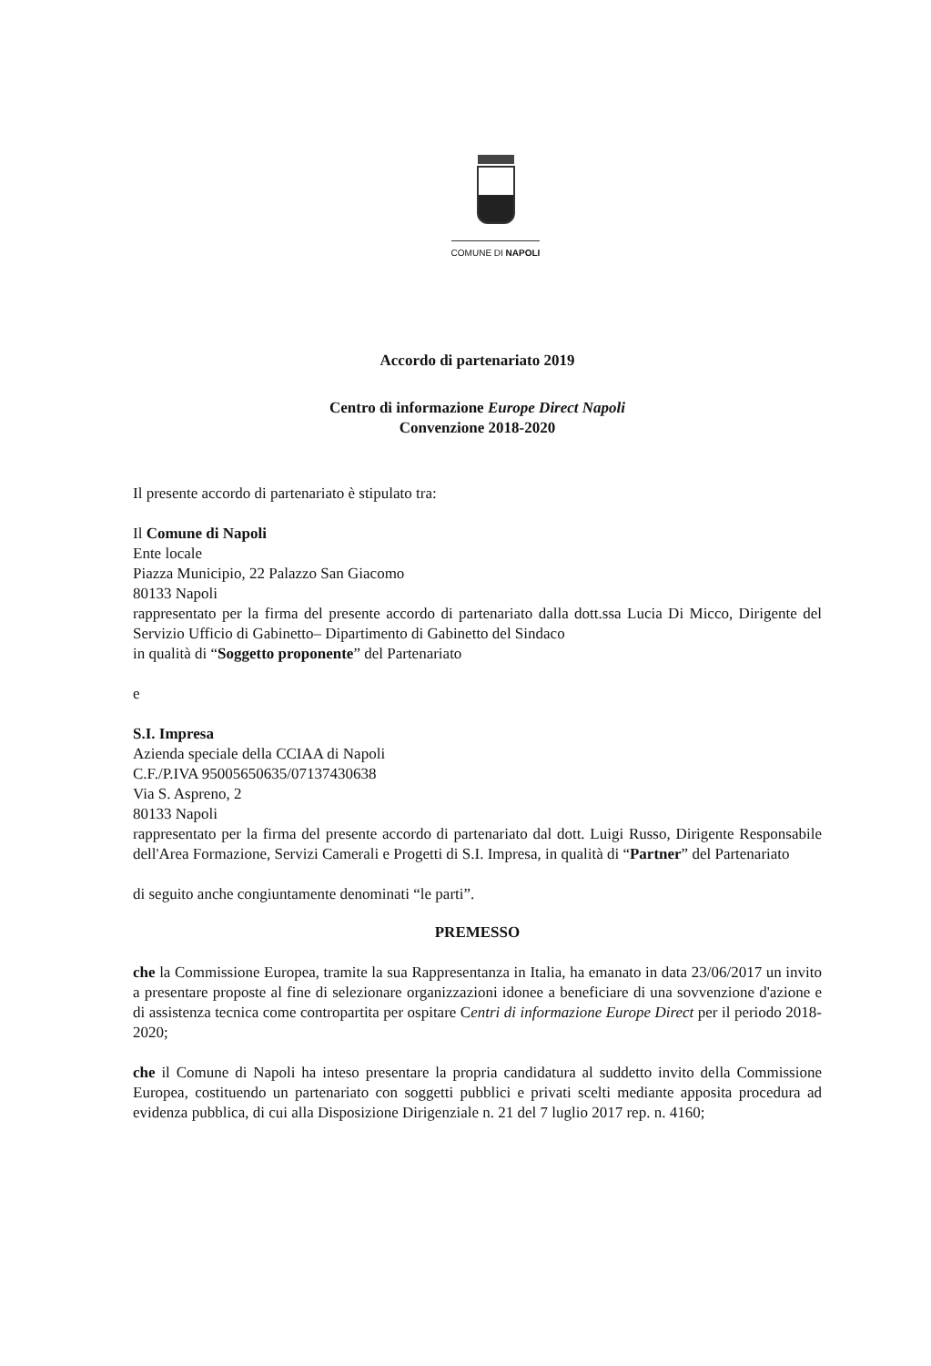COMUNE DI NAPOLI
Accordo di partenariato 2019
Centro di informazione Europe Direct Napoli
Convenzione 2018-2020
Il presente accordo di partenariato è stipulato tra:
Il Comune di Napoli
Ente locale
Piazza Municipio, 22 Palazzo San Giacomo
80133 Napoli
rappresentato per la firma del presente accordo di partenariato dalla dott.ssa Lucia Di Micco, Dirigente del Servizio Ufficio di Gabinetto– Dipartimento di Gabinetto del Sindaco
in qualità di “Soggetto proponente” del Partenariato
e
S.I. Impresa
Azienda speciale della CCIAA di Napoli
C.F./P.IVA 95005650635/07137430638
Via S. Aspreno, 2
80133 Napoli
rappresentato per la firma del presente accordo di partenariato dal dott. Luigi Russo, Dirigente Responsabile dell'Area Formazione, Servizi Camerali e Progetti di S.I. Impresa, in qualità di “Partner” del Partenariato
di seguito anche congiuntamente denominati “le parti”.
PREMESSO
che la Commissione Europea, tramite la sua Rappresentanza in Italia, ha emanato in data 23/06/2017 un invito a presentare proposte al fine di selezionare organizzazioni idonee a beneficiare di una sovvenzione d'azione e di assistenza tecnica come contropartita per ospitare Centri di informazione Europe Direct per il periodo 2018-2020;
che il Comune di Napoli ha inteso presentare la propria candidatura al suddetto invito della Commissione Europea, costituendo un partenariato con soggetti pubblici e privati scelti mediante apposita procedura ad evidenza pubblica, di cui alla Disposizione Dirigenziale n. 21 del 7 luglio 2017 rep. n. 4160;